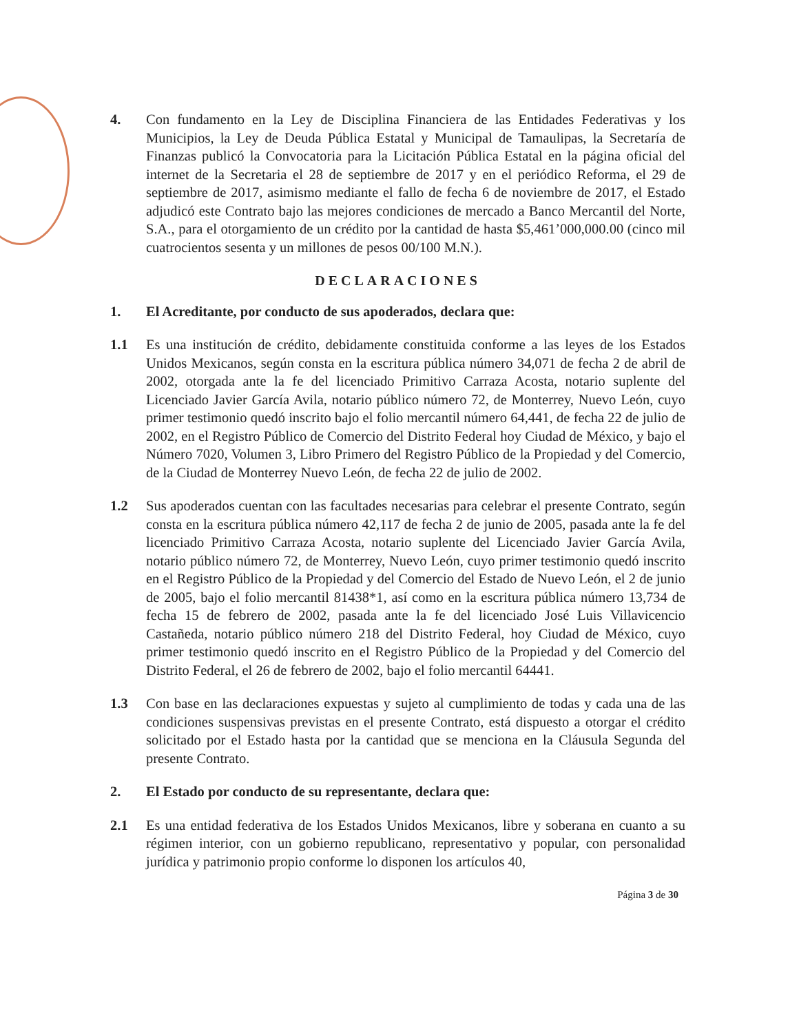4. Con fundamento en la Ley de Disciplina Financiera de las Entidades Federativas y los Municipios, la Ley de Deuda Pública Estatal y Municipal de Tamaulipas, la Secretaría de Finanzas publicó la Convocatoria para la Licitación Pública Estatal en la página oficial del internet de la Secretaria el 28 de septiembre de 2017 y en el periódico Reforma, el 29 de septiembre de 2017, asimismo mediante el fallo de fecha 6 de noviembre de 2017, el Estado adjudicó este Contrato bajo las mejores condiciones de mercado a Banco Mercantil del Norte, S.A., para el otorgamiento de un crédito por la cantidad de hasta $5,461’000,000.00 (cinco mil cuatrocientos sesenta y un millones de pesos 00/100 M.N.).
DECLARACIONES
1. El Acreditante, por conducto de sus apoderados, declara que:
1.1 Es una institución de crédito, debidamente constituida conforme a las leyes de los Estados Unidos Mexicanos, según consta en la escritura pública número 34,071 de fecha 2 de abril de 2002, otorgada ante la fe del licenciado Primitivo Carraza Acosta, notario suplente del Licenciado Javier García Avila, notario público número 72, de Monterrey, Nuevo León, cuyo primer testimonio quedó inscrito bajo el folio mercantil número 64,441, de fecha 22 de julio de 2002, en el Registro Público de Comercio del Distrito Federal hoy Ciudad de México, y bajo el Número 7020, Volumen 3, Libro Primero del Registro Público de la Propiedad y del Comercio, de la Ciudad de Monterrey Nuevo León, de fecha 22 de julio de 2002.
1.2 Sus apoderados cuentan con las facultades necesarias para celebrar el presente Contrato, según consta en la escritura pública número 42,117 de fecha 2 de junio de 2005, pasada ante la fe del licenciado Primitivo Carraza Acosta, notario suplente del Licenciado Javier García Avila, notario público número 72, de Monterrey, Nuevo León, cuyo primer testimonio quedó inscrito en el Registro Público de la Propiedad y del Comercio del Estado de Nuevo León, el 2 de junio de 2005, bajo el folio mercantil 81438*1, así como en la escritura pública número 13,734 de fecha 15 de febrero de 2002, pasada ante la fe del licenciado José Luis Villavicencio Castañeda, notario público número 218 del Distrito Federal, hoy Ciudad de México, cuyo primer testimonio quedó inscrito en el Registro Público de la Propiedad y del Comercio del Distrito Federal, el 26 de febrero de 2002, bajo el folio mercantil 64441.
1.3 Con base en las declaraciones expuestas y sujeto al cumplimiento de todas y cada una de las condiciones suspensivas previstas en el presente Contrato, está dispuesto a otorgar el crédito solicitado por el Estado hasta por la cantidad que se menciona en la Cláusula Segunda del presente Contrato.
2. El Estado por conducto de su representante, declara que:
2.1 Es una entidad federativa de los Estados Unidos Mexicanos, libre y soberana en cuanto a su régimen interior, con un gobierno republicano, representativo y popular, con personalidad jurídica y patrimonio propio conforme lo disponen los artículos 40,
Página 3 de 30